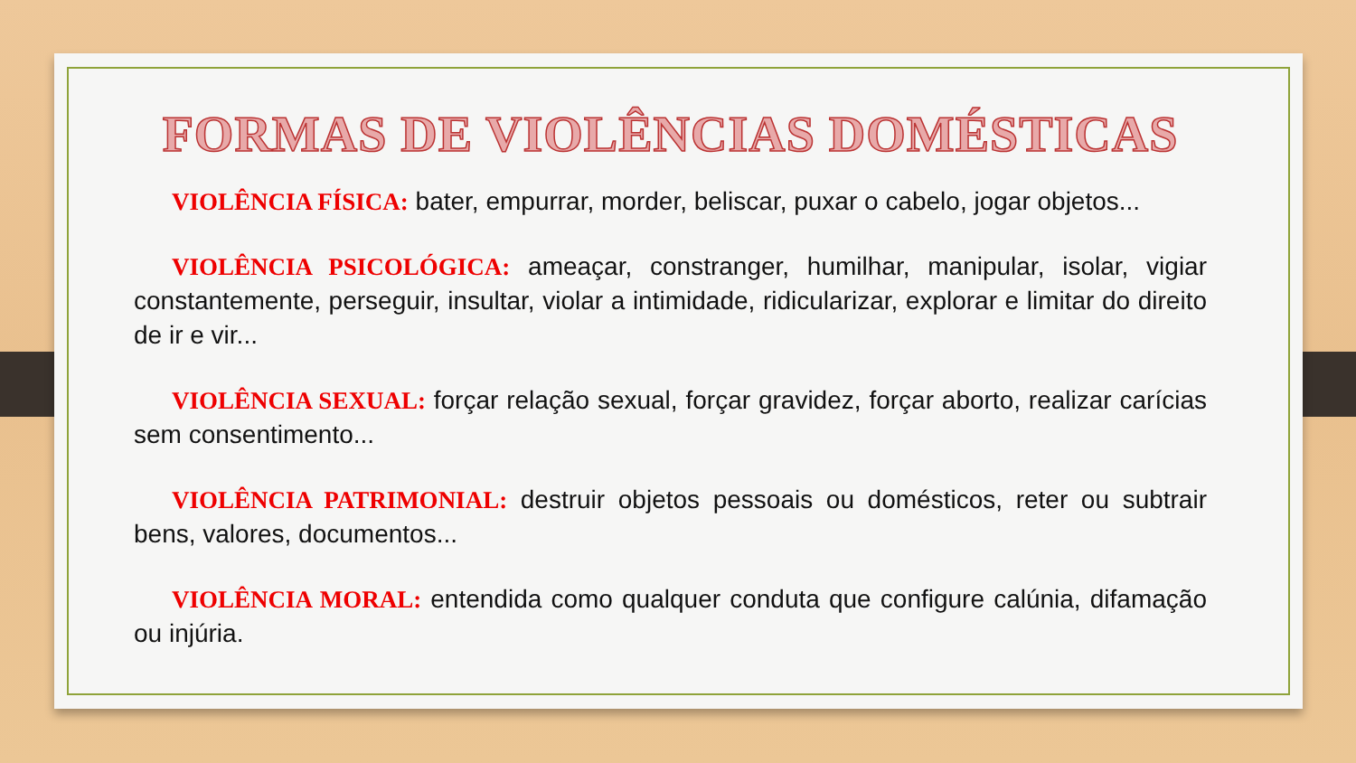FORMAS DE VIOLÊNCIAS DOMÉSTICAS
VIOLÊNCIA FÍSICA: bater, empurrar, morder, beliscar, puxar o cabelo, jogar objetos...
VIOLÊNCIA PSICOLÓGICA: ameaçar, constranger, humilhar, manipular, isolar, vigiar constantemente, perseguir, insultar, violar a intimidade, ridicularizar, explorar e limitar do direito de ir e vir...
VIOLÊNCIA SEXUAL: forçar relação sexual, forçar gravidez, forçar aborto, realizar carícias sem consentimento...
VIOLÊNCIA PATRIMONIAL: destruir objetos pessoais ou domésticos, reter ou subtrair bens, valores, documentos...
VIOLÊNCIA MORAL: entendida como qualquer conduta que configure calúnia, difamação ou injúria.